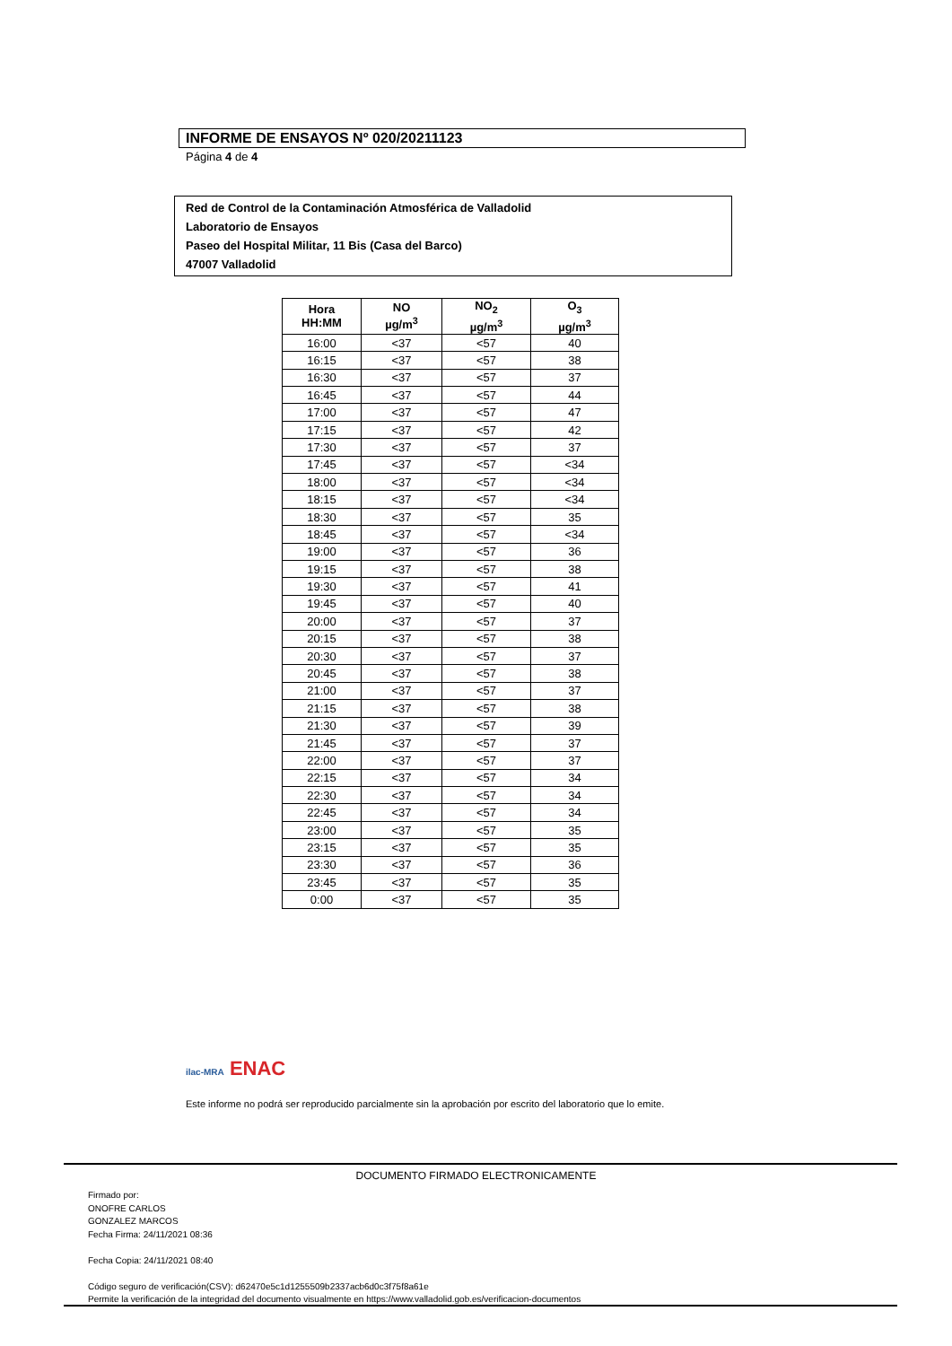INFORME DE ENSAYOS Nº 020/20211123
Página 4 de 4
Red de Control de la Contaminación Atmosférica de Valladolid
Laboratorio de Ensayos
Paseo del Hospital Militar, 11 Bis (Casa del Barco)
47007 Valladolid
| Hora HH:MM | NO µg/m<sup>3</sup> | NO<sub>2</sub> µg/m<sup>3</sup> | O<sub>3</sub> µg/m<sup>3</sup> |
| --- | --- | --- | --- |
| 16:00 | <37 | <57 | 40 |
| 16:15 | <37 | <57 | 38 |
| 16:30 | <37 | <57 | 37 |
| 16:45 | <37 | <57 | 44 |
| 17:00 | <37 | <57 | 47 |
| 17:15 | <37 | <57 | 42 |
| 17:30 | <37 | <57 | 37 |
| 17:45 | <37 | <57 | <34 |
| 18:00 | <37 | <57 | <34 |
| 18:15 | <37 | <57 | <34 |
| 18:30 | <37 | <57 | 35 |
| 18:45 | <37 | <57 | <34 |
| 19:00 | <37 | <57 | 36 |
| 19:15 | <37 | <57 | 38 |
| 19:30 | <37 | <57 | 41 |
| 19:45 | <37 | <57 | 40 |
| 20:00 | <37 | <57 | 37 |
| 20:15 | <37 | <57 | 38 |
| 20:30 | <37 | <57 | 37 |
| 20:45 | <37 | <57 | 38 |
| 21:00 | <37 | <57 | 37 |
| 21:15 | <37 | <57 | 38 |
| 21:30 | <37 | <57 | 39 |
| 21:45 | <37 | <57 | 37 |
| 22:00 | <37 | <57 | 37 |
| 22:15 | <37 | <57 | 34 |
| 22:30 | <37 | <57 | 34 |
| 22:45 | <37 | <57 | 34 |
| 23:00 | <37 | <57 | 35 |
| 23:15 | <37 | <57 | 35 |
| 23:30 | <37 | <57 | 36 |
| 23:45 | <37 | <57 | 35 |
| 0:00 | <37 | <57 | 35 |
ilac-MRA ENAC
Este informe no podrá ser reproducido parcialmente sin la aprobación por escrito del laboratorio que lo emite.
DOCUMENTO FIRMADO ELECTRONICAMENTE
Firmado por:
ONOFRE CARLOS
GONZALEZ MARCOS
Fecha Firma: 24/11/2021 08:36
Fecha Copia: 24/11/2021 08:40
Código seguro de verificación(CSV): d62470e5c1d1255509b2337acb6d0c3f75f8a61e
Permite la verificación de la integridad del documento visualmente en https://www.valladolid.gob.es/verificacion-documentos